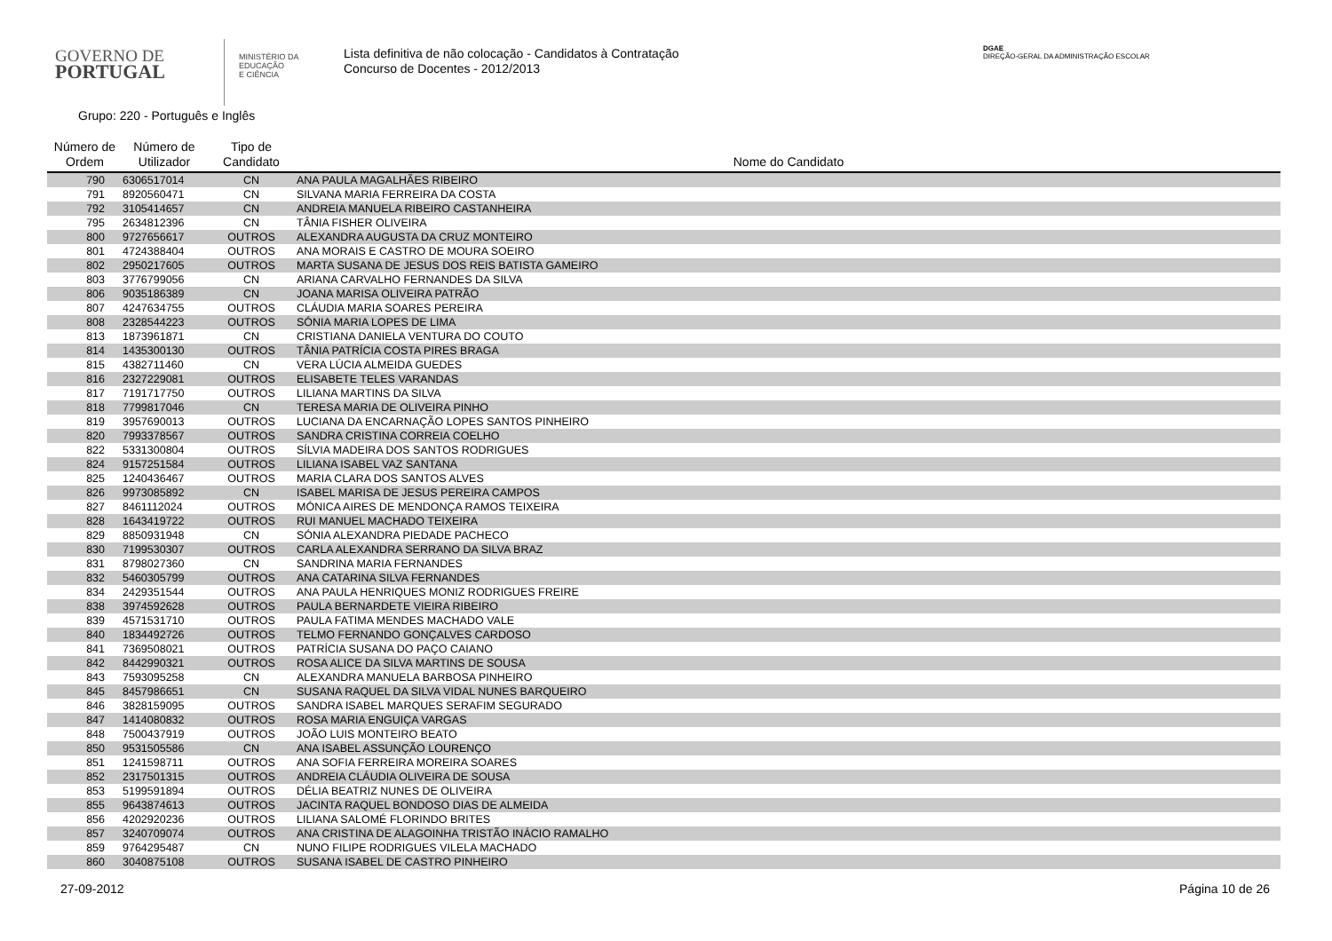GOVERNO DE
PORTUGAL
MINISTÉRIO DA EDUCAÇÃO
E CIÊNCIA
Lista definitiva de não colocação - Candidatos à Contratação
Concurso de Docentes - 2012/2013
DGAE
DIREÇÃO-GERAL DA ADMINISTRAÇÃO ESCOLAR
Grupo: 220 - Português e Inglês
| Número de Ordem | Número de Utilizador | Tipo de Candidato | Nome do Candidato |
| --- | --- | --- | --- |
| 790 | 6306517014 | CN | ANA PAULA MAGALHÃES RIBEIRO |
| 791 | 8920560471 | CN | SILVANA MARIA FERREIRA DA COSTA |
| 792 | 3105414657 | CN | ANDREIA MANUELA RIBEIRO CASTANHEIRA |
| 795 | 2634812396 | CN | TÂNIA FISHER OLIVEIRA |
| 800 | 9727656617 | OUTROS | ALEXANDRA AUGUSTA DA CRUZ MONTEIRO |
| 801 | 4724388404 | OUTROS | ANA MORAIS E CASTRO DE MOURA SOEIRO |
| 802 | 2950217605 | OUTROS | MARTA SUSANA DE JESUS DOS REIS BATISTA GAMEIRO |
| 803 | 3776799056 | CN | ARIANA CARVALHO FERNANDES DA SILVA |
| 806 | 9035186389 | CN | JOANA MARISA OLIVEIRA PATRÃO |
| 807 | 4247634755 | OUTROS | CLÁUDIA MARIA SOARES PEREIRA |
| 808 | 2328544223 | OUTROS | SÓNIA MARIA LOPES DE LIMA |
| 813 | 1873961871 | CN | CRISTIANA DANIELA VENTURA DO COUTO |
| 814 | 1435300130 | OUTROS | TÂNIA PATRÍCIA COSTA PIRES BRAGA |
| 815 | 4382711460 | CN | VERA LÚCIA ALMEIDA GUEDES |
| 816 | 2327229081 | OUTROS | ELISABETE TELES VARANDAS |
| 817 | 7191717750 | OUTROS | LILIANA MARTINS DA SILVA |
| 818 | 7799817046 | CN | TERESA MARIA DE OLIVEIRA PINHO |
| 819 | 3957690013 | OUTROS | LUCIANA DA ENCARNAÇÃO LOPES SANTOS PINHEIRO |
| 820 | 7993378567 | OUTROS | SANDRA CRISTINA CORREIA COELHO |
| 822 | 5331300804 | OUTROS | SÍLVIA MADEIRA DOS SANTOS RODRIGUES |
| 824 | 9157251584 | OUTROS | LILIANA ISABEL VAZ SANTANA |
| 825 | 1240436467 | OUTROS | MARIA CLARA DOS SANTOS ALVES |
| 826 | 9973085892 | CN | ISABEL MARISA DE JESUS PEREIRA CAMPOS |
| 827 | 8461112024 | OUTROS | MÓNICA AIRES DE MENDONÇA RAMOS TEIXEIRA |
| 828 | 1643419722 | OUTROS | RUI MANUEL MACHADO TEIXEIRA |
| 829 | 8850931948 | CN | SÓNIA ALEXANDRA PIEDADE PACHECO |
| 830 | 7199530307 | OUTROS | CARLA ALEXANDRA SERRANO DA SILVA BRAZ |
| 831 | 8798027360 | CN | SANDRINA MARIA FERNANDES |
| 832 | 5460305799 | OUTROS | ANA CATARINA SILVA FERNANDES |
| 834 | 2429351544 | OUTROS | ANA PAULA HENRIQUES MONIZ RODRIGUES FREIRE |
| 838 | 3974592628 | OUTROS | PAULA BERNARDETE VIEIRA RIBEIRO |
| 839 | 4571531710 | OUTROS | PAULA FATIMA MENDES MACHADO VALE |
| 840 | 1834492726 | OUTROS | TELMO FERNANDO GONÇALVES CARDOSO |
| 841 | 7369508021 | OUTROS | PATRÍCIA SUSANA DO PAÇO CAIANO |
| 842 | 8442990321 | OUTROS | ROSA ALICE DA SILVA MARTINS DE SOUSA |
| 843 | 7593095258 | CN | ALEXANDRA MANUELA BARBOSA PINHEIRO |
| 845 | 8457986651 | CN | SUSANA RAQUEL DA SILVA VIDAL NUNES BARQUEIRO |
| 846 | 3828159095 | OUTROS | SANDRA ISABEL MARQUES SERAFIM SEGURADO |
| 847 | 1414080832 | OUTROS | ROSA MARIA ENGUIÇA VARGAS |
| 848 | 7500437919 | OUTROS | JOÃO LUIS MONTEIRO BEATO |
| 850 | 9531505586 | CN | ANA ISABEL ASSUNÇÃO LOURENÇO |
| 851 | 1241598711 | OUTROS | ANA SOFIA FERREIRA MOREIRA SOARES |
| 852 | 2317501315 | OUTROS | ANDREIA CLÁUDIA OLIVEIRA DE SOUSA |
| 853 | 5199591894 | OUTROS | DÉLIA BEATRIZ NUNES DE OLIVEIRA |
| 855 | 9643874613 | OUTROS | JACINTA RAQUEL BONDOSO DIAS DE ALMEIDA |
| 856 | 4202920236 | OUTROS | LILIANA SALOMÉ FLORINDO BRITES |
| 857 | 3240709074 | OUTROS | ANA CRISTINA DE ALAGOINHA TRISTÃO INÁCIO RAMALHO |
| 859 | 9764295487 | CN | NUNO FILIPE RODRIGUES VILELA MACHADO |
| 860 | 3040875108 | OUTROS | SUSANA ISABEL DE CASTRO PINHEIRO |
27-09-2012 Página 10 de 26